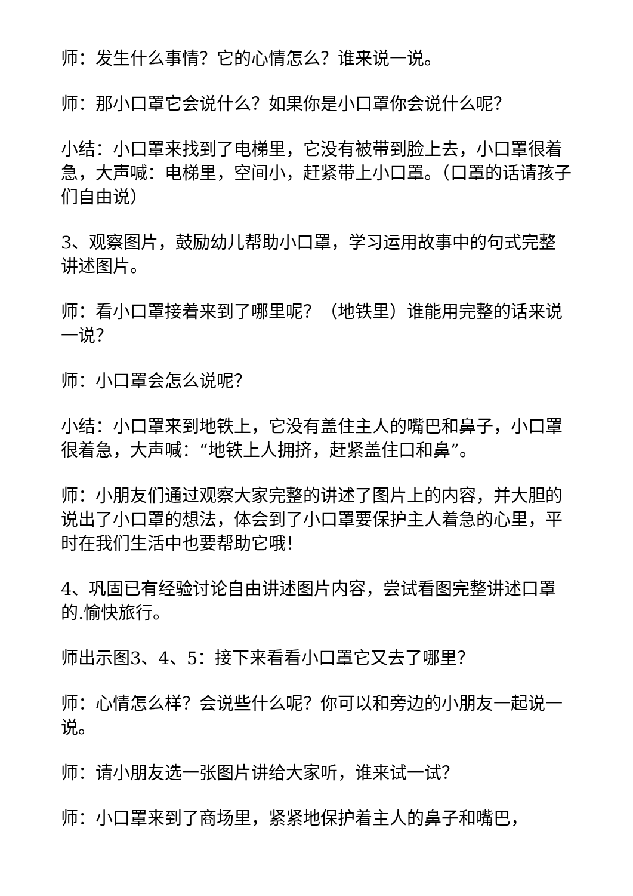师：发生什么事情？它的心情怎么？谁来说一说。
师：那小口罩它会说什么？如果你是小口罩你会说什么呢？
小结：小口罩来找到了电梯里，它没有被带到脸上去，小口罩很着急，大声喊：电梯里，空间小，赶紧带上小口罩。（口罩的话请孩子们自由说）
3、观察图片，鼓励幼儿帮助小口罩，学习运用故事中的句式完整讲述图片。
师：看小口罩接着来到了哪里呢？（地铁里）谁能用完整的话来说一说？
师：小口罩会怎么说呢？
小结：小口罩来到地铁上，它没有盖住主人的嘴巴和鼻子，小口罩很着急，大声喊：“地铁上人拥挤，赶紧盖住口和鼻”。
师：小朋友们通过观察大家完整的讲述了图片上的内容，并大胆的说出了小口罩的想法，体会到了小口罩要保护主人着急的心里，平时在我们生活中也要帮助它哦！
4、巩固已有经验讨论自由讲述图片内容，尝试看图完整讲述口罩的.愉快旅行。
师出示图3、4、5：接下来看看小口罩它又去了哪里？
师：心情怎么样？会说些什么呢？你可以和旁边的小朋友一起说一说。
师：请小朋友选一张图片讲给大家听，谁来试一试？
师：小口罩来到了商场里，紧紧地保护着主人的鼻子和嘴巴，